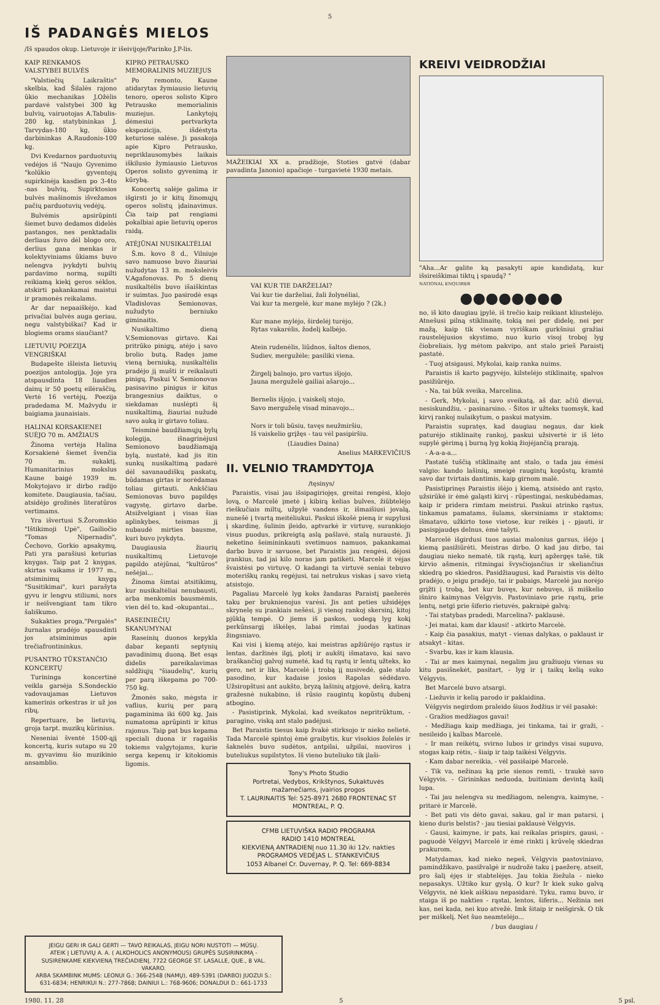5
IŠ PADANGĖS MIELOS
/Iš spaudos okup. Lietuvoje ir išeivijoje/Parinko J.P-lis.
KAIP RENKAMOS VALSTYBEI BULVĖS
"Valstiečių Laikraštis" skelbia, kad Šilalės rajono ūkio mechanikas J.Ožėlis pardavė valstybei 300 kg bulvių, vairuotojas A.Tabulis- 280 kg, statybininkas J. Tarvydas-180 kg, ūkio darbininkas A.Raudonis-100 kg.
Dvi Kvedarnos parduotuvių vedėjos iš "Naujo Gyvenimo "kolūkio gyventojų supirkinėja kasdien po 3-4to -nas bulvių. Supirktosios bulvės mašinomis išvežamos pačių parduotuvių vedėjų.
Bulvėmis apsirūpinti šiemet buvo dedamos didelės pastangos, nes penktadalis derliaus žuvo dėl blogo oro, derlius gana menkas ir kolektyviniams ūkiams buvo nelengva įvykdyti bulvių pardavimo normą, supilti reikiamą kiekį geros sėklos, atskirti pakankamai maistui ir pramonės reikalams.
Ar dar nepaaiškėjo, kad privačiai bulvės auga geriau, negu valstybiškai? Kad ir blogiems orams siaučiant?
LIETUVIŲ POEZIJA VENGRIŠKAI
Budapešte išleista lietuvių poezijos antologija. Joje yra atspausdinta 18 liaudies dainų ir 50 poetų eilėraščių. Vertė 16 vertėjų. Poezija pradedama M. Mažvydu ir baigiama jaunaisiais.
HALINAI KORSAKIENEI SUĖJO 70 m. AMŽIAUS
Žinoma vertėja Halina Korsakienė šiemet švenčia 70 m. sukaktį. Humanitarinius mokslus Kaune baigė 1939 m. Mokytojavo ir dirbo radijo komitete. Daugiausia, tačiau, atsidėjo grožinės literatūros vertimams.
Yra išvertusi S.Žoromskio "Ištikimoji Upė", Gailiočio "Tomas Nipernadis", Čechovo, Gorkio apsakymų. Pati yra parašiusi keturias knygas. Taip pat 2 knygas, skirtas vaikams ir 1977 m., atsiminimų knygą "Susitikimai", kuri parašyta gyvu ir lengvu stiliumi, nors ir neišvengiant tam tikro šališkumo.
Sukakties proga,"Pergalės" žurnalas pradėjo spausdinti jos atsiminimus apie trečiafrontininkus.
PUSANTRO TŪKSTANČIO KONCERTŲ
Turininga koncertinė veikla garsėja S.Sondeckio vadovaujamas Lietuvos kamerinis orkestras ir už jos ribų.
Repertuare, be lietuvių, groja tarpt. muzikų kūrinius.
Neseniai šventė 1500-ąjį koncertą, kuris sutapo su 20 m. gyvavimu šio muzikinio ansamblio.
KIPRO PETRAUSKO MEMORALINIS MUZIEJUS
Po remonto, Kaune atidarytas žymiausio lietuvių tenoro, operos solisto Kipro Petrausko memorialinis muziejus. Lankytojų dėmesiui pertvarkyta ekspozicija, išdėstyta keturiose salėse. Ji pasakoja apie Kipro Petrausko, nepriklausomybės laikais iškilusio žymiausio Lietuvos Operos solisto gyvenimą ir kūrybą.
Koncertų salėje galima ir išgirsti jo ir kitų žinomųjų operos solistų įdainavimus. Čia taip pat rengiami pokalbiai apie lietuvių operos raidą.
ATĖJŪNAI NUSIKALTĖLIAI
Š.m. kovo 8 d., Vilniuje savo namuose buvo žiauriai nužudytas 13 m. moksleivis V.Agafonovas. Po 5 dienų nusikaltėlis buvo išaiškintas ir suimtas. Juo pasirodė esąs Vladislovas Semionovas, nužudyto berniuko giminaitis.
Nusikaltimo dieną V.Semionovas girtavo. Kai pritrūko pinigų, atėjo į savo brolio butą. Radęs jame vieną berniuką, nusikaltėlis pradėjo jį mušti ir reikalauti pinigų. Paskui V. Semionovas pasisavino pinigus ir kitus brangesnius daiktus, o siekdamas nuslėpti šį nusikaltimą, žiauriai nužudė savo auką ir girtavo toliau.
Teisminė baudžiamųjų bylų kolegija, išnagrinėjusi Semionovo baudžiamąją bylą, nustatė, kad jis itin sunkų nusikaltimą padarė dėl savanaudiškų paskatų, būdamas girtas ir norėdamas toliau girtauti. Ankščiau Semionovas buvo papildęs vagystę, girtavo darbe. Atsižvelgiant į visas šias aplinkybes, teismas jį nubaudė mirties bausme, kuri buvo įvykdyta.
Daugiausia žiaurių nusikaltimų Lietuvoje papildo atėjūnai, "kultūros" nešėjai...
Žinoma šimtai atsitikimų, kur nusikaltėliai nenubausti, arba menkomis bausmėmis, vien dėl to, kad -okupantai...
RASEINIEČIŲ SKANUMYNAI
Raseinių duonos kepykla dabar kepanti septynių pavadinimų duoną. Bet esąs didelis pareikalavimas saldžiųjų "šiaudelių", kurių per parą iškepama po 700-750 kg.
Žmonės sako, mėgsta ir vaflius, kurių per parą pagaminima iki 600 kg. Jais numatoma aprūpinti ir kitus rajonus. Taip pat bus kepama speciali duona ir ragaišis tokiems valgytojams, kurie serga kepenų ir kitokiomis ligomis.
MAŽEIKIAI XX a. pradžioje, Stoties gatvė (dabar pavadinta Janonio) apačioje - turgavietė 1930 metais.
VAI KUR TIE DARŽELIAI?
Vai kur tie darželiai, žali žolynėliai,
Vai kur ta mergelė, kur mane mylėjo ? (2k.)
Kur mane mylėjo, širdelėj turėjo,
Rytas vakarėlis, žodelį kalbėjo.
Atein rudenėlis, liūdnos, šaltos dienos,
Sudiev, mergužėle; pasiliki viena.
Žirgelį balnojo, pro vartus išjojo,
Jauna merguželė gailiai ašarojo...
Bernelis išjojo, į vaiskelį stojo,
Savo merguželę visad minavojo...
Nors ir toli būsiu, tavęs neužmiršiu,
Iš vaiskelio grįžęs - tau vėl pasipiršiu.
(Liaudies Daina)
Anelius MARKEVIČIUS
II. VELNIO TRAMDYTOJA
/tęsinys/
Paraistis, visai jau išsipagiriojęs, greitai rengėsi, klojo lovą, o Marcelė įmetė į kibirą kelias bulves, žiūbtelėjo rieškučiais miltų, užpylė vandens ir, išmaišiusi jovalą, nunešė į tvartą meitėliukui. Paskui iškošė pieną ir supylusi į skardinę, šulinin įleido, aptvarkė ir virtuvę, surankiojo visus puodus, prikreigtą aslą pašlavė, stalą nuraustė. Ji neketino šeimininkauti svetimuos namuos, pakankamai darbo buvo ir savuose, bet Paraistis jau rengėsi, dėjosi įrankius, tad jai kilo noras jam patikėti. Marcelė it vėjas švaistėsi po virtuvę. O kadangi ta virtuvė seniai tebuvo moteriškų rankų regėjusi, tai netrukus viskas į savo vietą atsistojo.
Pagaliau Marcelė lyg koks žandaras Paraistį paežerės taku per bruknienojus varėsi. Jis ant peties užsidėjęs skrynelę su įrankiais nešėsi, ji vienoj rankoj skersinį, kitoj pjūklą tempė. O jiems iš paskos, uodegą lyg kokį perkūnsargį iškėlęs, labai rimtai juodas katinas žingsniavo.
Kai visi į kiemą atėjo, kai meistras apžiūrėjo rąstus ir lentas, daržinės ilgį, plotį ir aukštį išmatavo, kai savo braškančioj galvoj sumetė, kad tų rąstų ir lentų užteks, ko gero, net ir liks, Marcelė į trobą įį nusivedė, gale stalo pasodino, kur kadaise josios Rapolas sėdėdavo. Užsiropštusi ant aukšto, bryzą lašinių atpjovė, dešrą, katra gražesnė nukabino, iš rūsio raugintų kopūstų dubenį atbogino.
- Pasistiprink, Mykolai, kad sveikatos nepritrūktum, - paragino, viską ant stalo padėjusi.
Bet Paraistis tiesus kaip žvakė stirksojo ir nieko nelietė. Tada Marcelė spintoj ėmė graibytis, kur visokios žolelės ir šaknelės buvo sudėtos, antpilai, užpilai, nuoviros į buteliukus supilstytos. Iš vieno buteliuko tik įlaši-
Tony's Photo Studio
Portretai, Vedybos, Krikštynos, Sukaktuvės mažamečiams, įvairios progos
T. LAURINAITIS Tel: 525-8971 2680 FRONTENAC ST MONTREAL, P. Q.
CFMB LIETUVIŠKA RADIO PROGRAMA
RADIO 1410 MONTREAL
KIEKVIENĄ ANTRADIENĮ nuo 11.30 iki 12v. nakties
PROGRAMOS VEDĖJAS L. STANKEVIČIUS
1053 Albanel Cr. Duvernay, P. Q. Tel: 669-8834
KREIVI VEIDRODŽIAI
"Aha...Ar galite ką pasakyti apie kandidatą, kur išsireiškimai tiktų į spaudą? "
NATIONAL ENQUIRER
●●●●●●●●
no, iš kito daugiau įpylė, iš trečio kaip reikiant kliustelėjo. Atnešusi pilną stiklinaitę, tokią nei per didelę, nei per mažą, kaip tik vienam vyriškam gurkšniui gražiai raustelėjusios skystimo, nuo kurio visoj troboj lyg čiobreliais, lyg mėtom pakvipo, ant stalo prieš Paraistį pastatė.
- Tuoj atsigausi, Mykolai, kaip ranka nuims.
Paraistis iš karto pagyvėjo, kilstelėjo stiklinaitę, spalvos pasižiūrėjo.
- Na, tai būk sveika, Marcelina.
- Gerk, Mykolai, į savo sveikatą, aš dar, ačiū dievui, nesiskundžiu, - pasinarsino. - Šitos ir užteks tuomsyk, kad kirvį rankoj nulaikytum, o paskui matysim.
Paraistis supratęs, kad daugiau negaus, dar kiek paturėjo stiklinaitę rankoj, paskui užsivertė ir iš lėto supylė gėrimą į burną lyg kokią žiojėjančią prarają.
- A-a-a-a...
Pastatė tuščią stiklinaitę ant stalo, o tada jau ėmėsi valgio: kando lašinių, smeigė raugintų kopūstų, kramtė savo dar tvirtais dantimis, kaip girnom malė.
Pasistiprinęs Paraistis išėjo į kiemą, atsisėdo ant rąsto, užsirūkė ir ėmė galąsti kirvį - rūpestingai, neskubėdamas, kaip ir pridera rimtam meistrui. Paskui atrinko rąstus, tinkamus pamatams, šulams, skersiniams ir staktoms; išmatavo, užkirto tose vietose, kur reikės į - pjauti, ir pasispjaudęs delnus, ėmė tašyti.
Marcelė išgirdusi tuos ausiai malonius garsus, išėjo į kiemą pasižiūrėti. Meistras dirbo. O kad jau dirbo, tai daugiau nieko nematė, tik rąstą, kurį apžergęs tašė, tik kirvio ašmenis, ritmingai švysčiojančius ir skeliančius skiedrą po skiedros. Pasidžiaugusi, kad Paraistis vis dėlto pradėjo, o jeigu pradėjo, tai ir pabaigs, Marcelė jau norėjo grįžti į trobą, bet kur buvęs, kur nebuvęs, iš miškelio išniro kaimynas Vėlgyvis. Pastoviniavo prie rąstų, prie lentų, netgi prie šiferio rietuvės, pakraipė galvą:
- Tai statybas pradedi, Marcelina?- paklausė.
- Jei matai, kam dar klausi! - atkirto Marcelė.
- Kaip čia pasakius, matyt - vienas dalykas, o paklaust ir atsakyt - kitas.
- Svarbu, kas ir kam klausia.
- Tai ar mes kaimynai, negalim jau gražiuoju vienas su kitu pasišnekėt, pasitart, - lyg ir į taikų kelią suko Vėlgyvis.
Bet Marcelė buvo atsargi.
- Liežuvis ir kelią parodo ir paklaidina.
Vėlgyvis negirdom praleido šiuos žodžius ir vėl pasakė:
- Gražios medžiagos gavai!
- Medžiaga kaip medžiaga, jei tinkama, tai ir graži, - nesileido į kalbas Marcelė.
- Ir man reikėtų, svirno lubos ir grindys visai supuvo, stogas kaip rėtis, - šiaip ir taip taikėsi Vėlgyvis.
- Kam dabar nereikia, - vėl pasišaipė Marcelė.
- Tik va, nežinau ką prie sienos remti, - traukė savo Vėlgyvis. - Girininkas neduoda, buitiniam devintą kailį lupa.
- Tai jau nelengva su medžiagom, nelengva, kaimyne, - pritarė ir Marcelė.
- Bet pati vis dėto gavai, sakau, gal ir man patarsi, į kieno duris belstis? - jau tiesiai paklausė Vėlgyvis.
- Gausi, kaimyne, ir pats, kai reikalas prispirs, gausi, - paguodė Vėlgyvį Marcelė ir ėmė rinkti į krūvelę skiedras prakurom.
Matydamas, kad nieko nepeš, Vėlgyvis pastoviniavo, pamindžikavo, pasižvalgė ir nudrožė taku į paežerę, atseit, pro šalį ėjęs ir stabtelėjęs. Jau tokia žiežula - nieko nepasakys. Užtiko kur gyslą. O kur? Ir kiek suko galvą Vėlgyvis, nė kiek aiškiau nepasidarė. Tyku, ramu buvo, ir staiga iš po nakties - rąstai, lentos, šiferis... Nežinia nei kas, nei kada, nei kuo atvežė. Imk šitaip ir neišgirsk. O tik per miškelį. Net šuo neamtelėjo...
/ bus daugiau /
JEIGU GERI IR GALI GERTI — TAVO REIKALAS, JEIGU NORI NUSTOTI — MŪSŲ.
ATEIK Į LIETUVIŲ A. A. ( ALKOHOLICS ANONYMOUS) GRUPĖS SUSIRINKIMĄ - SUSIRENKAME KIEKVIENĄ TREČIADIENĮ, 7722 GEORGE ST. LASALLE, QUE., 8 VAL. VAKARO.
ARBA SKAMBINK MUMS: LEONUI G.: 366-2548 (NAMŲ), 489-5391 (DARBO) JUOZUI S.: 631-6834; HENRIKUI N.: 277-7868; DAINIUI L.: 768-9606; DONALDUI D.: 661-1733
1980. 11. 28 5 5 psl.